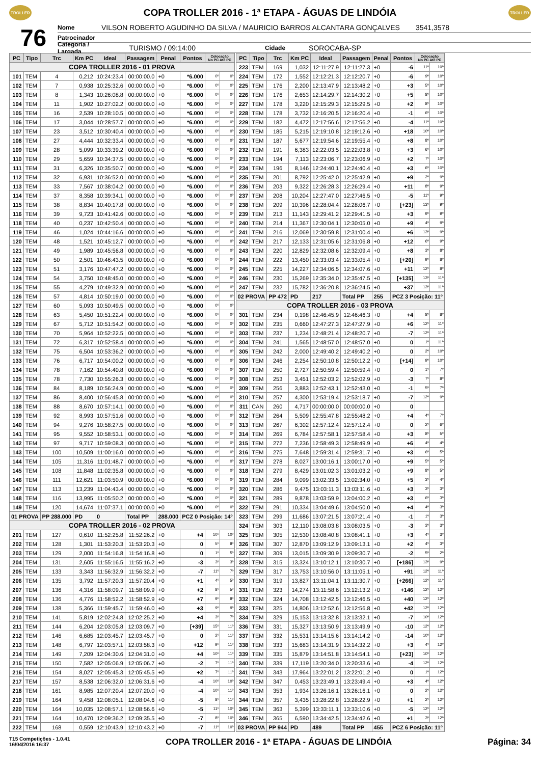TROLLER
COPA TROLLER 2016 - 1ª ETAPA - ÁGUAS DE LINDÓIA
TROLLER
76
Nome VILSON ROBERTO AGUDINHO DA SILVA / MAURICIO BARROS ALCANTARA GONÇALVES 3541,3578
Patrocinador
Categoria / Largada TURISMO / 09:14:00 Cidade SOROCABA-SP
| PC | Tipo | Trc | Km PC | Ideal | Passagem | Penal | Pontos | Colocação No PC Até PC | |
| --- | --- | --- | --- | --- | --- | --- | --- | --- | --- |
| COPA TROLLER 2016 - 01 PROVA | | | | | | | | | |
| 101 | TEM | 4 | 0,212 | 10:24:23.4 | 00:00:00.0 | +0 | *6.000 | 0º | 0º |
| 102 | TEM | 7 | 0,938 | 10:25:32.6 | 00:00:00.0 | +0 | *6.000 | 0º | 0º |
| 103 | TEM | 8 | 1,343 | 10:26:08.8 | 00:00:00.0 | +0 | *6.000 | 0º | 0º |
| 104 | TEM | 11 | 1,902 | 10:27:02.2 | 00:00:00.0 | +0 | *6.000 | 0º | 0º |
| 105 | TEM | 16 | 2,539 | 10:28:10.5 | 00:00:00.0 | +0 | *6.000 | 0º | 0º |
| 106 | TEM | 17 | 3,044 | 10:28:57.7 | 00:00:00.0 | +0 | *6.000 | 0º | 0º |
| 107 | TEM | 23 | 3,512 | 10:30:40.4 | 00:00:00.0 | +0 | *6.000 | 0º | 0º |
| 108 | TEM | 27 | 4,444 | 10:32:33.4 | 00:00:00.0 | +0 | *6.000 | 0º | 0º |
| 109 | TEM | 28 | 5,099 | 10:33:39.2 | 00:00:00.0 | +0 | *6.000 | 0º | 0º |
| 110 | TEM | 29 | 5,659 | 10:34:37.5 | 00:00:00.0 | +0 | *6.000 | 0º | 0º |
| 111 | TEM | 31 | 6,326 | 10:35:50.7 | 00:00:00.0 | +0 | *6.000 | 0º | 0º |
| 112 | TEM | 32 | 6,931 | 10:36:52.0 | 00:00:00.0 | +0 | *6.000 | 0º | 0º |
| 113 | TEM | 33 | 7,567 | 10:38:04.2 | 00:00:00.0 | +0 | *6.000 | 0º | 0º |
| 114 | TEM | 37 | 8,358 | 10:39:34.1 | 00:00:00.0 | +0 | *6.000 | 0º | 0º |
| 115 | TEM | 38 | 8,834 | 10:40:17.8 | 00:00:00.0 | +0 | *6.000 | 0º | 0º |
| 116 | TEM | 39 | 9,723 | 10:41:42.6 | 00:00:00.0 | +0 | *6.000 | 0º | 0º |
| 118 | TEM | 40 | 0,237 | 10:42:50.4 | 00:00:00.0 | +0 | *6.000 | 0º | 0º |
| 119 | TEM | 46 | 1,024 | 10:44:16.6 | 00:00:00.0 | +0 | *6.000 | 0º | 0º |
| 120 | TEM | 48 | 1,521 | 10:45:12.7 | 00:00:00.0 | +0 | *6.000 | 0º | 0º |
| 121 | TEM | 49 | 1,989 | 10:45:56.8 | 00:00:00.0 | +0 | *6.000 | 0º | 0º |
| 122 | TEM | 50 | 2,501 | 10:46:43.5 | 00:00:00.0 | +0 | *6.000 | 0º | 0º |
| 123 | TEM | 51 | 3,176 | 10:47:47.2 | 00:00:00.0 | +0 | *6.000 | 0º | 0º |
| 124 | TEM | 54 | 3,750 | 10:48:45.0 | 00:00:00.0 | +0 | *6.000 | 0º | 0º |
| 125 | TEM | 55 | 4,279 | 10:49:32.9 | 00:00:00.0 | +0 | *6.000 | 0º | 0º |
| 126 | TEM | 57 | 4,814 | 10:50:19.0 | 00:00:00.0 | +0 | *6.000 | 0º | 0º |
| 127 | TEM | 60 | 5,093 | 10:50:49.5 | 00:00:00.0 | +0 | *6.000 | 0º | 0º |
| 128 | TEM | 63 | 5,450 | 10:51:22.4 | 00:00:00.0 | +0 | *6.000 | 0º | 0º |
| 129 | TEM | 67 | 5,712 | 10:51:54.2 | 00:00:00.0 | +0 | *6.000 | 0º | 0º |
| 130 | TEM | 70 | 5,964 | 10:52:22.5 | 00:00:00.0 | +0 | *6.000 | 0º | 0º |
| 131 | TEM | 72 | 6,317 | 10:52:58.4 | 00:00:00.0 | +0 | *6.000 | 0º | 0º |
| 132 | TEM | 75 | 6,504 | 10:53:36.2 | 00:00:00.0 | +0 | *6.000 | 0º | 0º |
| 133 | TEM | 76 | 6,717 | 10:54:00.2 | 00:00:00.0 | +0 | *6.000 | 0º | 0º |
| 134 | TEM | 78 | 7,162 | 10:54:40.8 | 00:00:00.0 | +0 | *6.000 | 0º | 0º |
| 135 | TEM | 78 | 7,730 | 10:55:26.3 | 00:00:00.0 | +0 | *6.000 | 0º | 0º |
| 136 | TEM | 84 | 8,189 | 10:56:24.9 | 00:00:00.0 | +0 | *6.000 | 0º | 0º |
| 137 | TEM | 86 | 8,400 | 10:56:45.8 | 00:00:00.0 | +0 | *6.000 | 0º | 0º |
| 138 | TEM | 88 | 8,670 | 10:57:14.1 | 00:00:00.0 | +0 | *6.000 | 0º | 0º |
| 139 | TEM | 92 | 8,993 | 10:57:51.6 | 00:00:00.0 | +0 | *6.000 | 0º | 0º |
| 140 | TEM | 94 | 9,276 | 10:58:27.5 | 00:00:00.0 | +0 | *6.000 | 0º | 0º |
| 141 | TEM | 95 | 9,552 | 10:58:53.1 | 00:00:00.0 | +0 | *6.000 | 0º | 0º |
| 142 | TEM | 97 | 9,717 | 10:59:08.3 | 00:00:00.0 | +0 | *6.000 | 0º | 0º |
| 143 | TEM | 100 | 10,509 | 11:00:16.0 | 00:00:00.0 | +0 | *6.000 | 0º | 0º |
| 144 | TEM | 105 | 11,316 | 11:01:48.7 | 00:00:00.0 | +0 | *6.000 | 0º | 0º |
| 145 | TEM | 108 | 11,848 | 11:02:35.8 | 00:00:00.0 | +0 | *6.000 | 0º | 0º |
| 146 | TEM | 111 | 12,621 | 11:03:50.9 | 00:00:00.0 | +0 | *6.000 | 0º | 0º |
| 147 | TEM | 113 | 13,239 | 11:04:43.4 | 00:00:00.0 | +0 | *6.000 | 0º | 0º |
| 148 | TEM | 116 | 13,995 | 11:05:50.2 | 00:00:00.0 | +0 | *6.000 | 0º | 0º |
| 149 | TEM | 120 | 14,674 | 11:07:37.1 | 00:00:00.0 | +0 | *6.000 | 0º | 0º |
| 01 PROVA | | PP 288.000 | PD | 0 | Total PP | 288.000 | PCZ 0 Posição: 14º | | |
| COPA TROLLER 2016 - 02 PROVA | | | | | | | | | |
| 201 | TEM | 127 | 0,610 | 11:52:25.8 | 11:52:26.2 | +0 | +4 | 10º | 10º |
| 202 | TEM | 128 | 1,301 | 11:53:20.3 | 11:53:20.3 | +0 | 0 | 5º | 8º |
| 203 | TEM | 129 | 2,000 | 11:54:16.8 | 11:54:16.8 | +0 | 0 | 1º | 5º |
| 204 | TEM | 131 | 2,605 | 11:55:16.5 | 11:55:16.2 | +0 | -3 | 3º | 3º |
| 205 | TEM | 133 | 3,343 | 11:56:32.9 | 11:56:32.2 | +0 | -7 | 11º | 7º |
| 206 | TEM | 135 | 3,792 | 11:57:20.3 | 11:57:20.4 | +0 | +1 | 4º | 5º |
| 207 | TEM | 136 | 4,316 | 11:58:09.7 | 11:58:09.9 | +0 | +2 | 8º | 5º |
| 208 | TEM | 136 | 4,776 | 11:58:52.2 | 11:58:52.9 | +0 | +7 | 9º | 8º |
| 209 | TEM | 138 | 5,366 | 11:59:45.7 | 11:59:46.0 | +0 | +3 | 9º | 9º |
| 210 | TEM | 141 | 5,819 | 12:02:24.8 | 12:02:25.2 | +0 | +4 | 3º | 7º |
| 211 | TEM | 144 | 6,204 | 12:03:05.8 | 12:03:09.7 | +0 | [+39] | 15º | 11º |
| 212 | TEM | 146 | 6,685 | 12:03:45.7 | 12:03:45.7 | +0 | 0 | 2º | 11º |
| 213 | TEM | 148 | 6,797 | 12:03:57.1 | 12:03:58.3 | +0 | +12 | 9º | 11º |
| 214 | TEM | 149 | 7,209 | 12:04:30.6 | 12:04:31.0 | +0 | +4 | 10º | 11º |
| 215 | TEM | 150 | 7,582 | 12:05:06.9 | 12:05:06.7 | +0 | -2 | 7º | 11º |
| 216 | TEM | 154 | 8,027 | 12:05:45.3 | 12:05:45.5 | +0 | +2 | 7º | 11º |
| 217 | TEM | 157 | 8,538 | 12:06:32.0 | 12:06:31.6 | +0 | -4 | 10º | 10º |
| 218 | TEM | 161 | 8,985 | 12:07:20.4 | 12:07:20.0 | +0 | -4 | 10º | 11º |
| 219 | TEM | 164 | 9,458 | 12:08:05.1 | 12:08:04.6 | +0 | -5 | 8º | 11º |
| 220 | TEM | 164 | 10,035 | 12:08:57.1 | 12:08:56.6 | +0 | -5 | 11º | 10º |
| 221 | TEM | 164 | 10,470 | 12:09:36.2 | 12:09:35.5 | +0 | -7 | 8º | 10º |
| 222 | TEM | 168 | 0,559 | 12:10:43.9 | 12:10:43.2 | +0 | -7 | 11º | 10º |
| PC | Tipo | Trc | Km PC | Ideal | Passagem | Penal | Pontos | Colocação No PC Até PC | |
| --- | --- | --- | --- | --- | --- | --- | --- | --- | --- |
| 223 | TEM | 169 | 1,032 | 12:11:27.9 | 12:11:27.3 | +0 | -6 | 11º | 10º |
| 224 | TEM | 172 | 1,552 | 12:12:21.3 | 12:12:20.7 | +0 | -6 | 9º | 10º |
| 225 | TEM | 176 | 2,200 | 12:13:47.9 | 12:13:48.2 | +0 | +3 | 5º | 10º |
| 226 | TEM | 176 | 2,653 | 12:14:29.7 | 12:14:30.2 | +0 | +5 | 8º | 10º |
| 227 | TEM | 178 | 3,220 | 12:15:29.3 | 12:15:29.5 | +0 | +2 | 8º | 10º |
| 228 | TEM | 178 | 3,732 | 12:16:20.5 | 12:16:20.4 | +0 | -1 | 6º | 10º |
| 229 | TEM | 182 | 4,472 | 12:17:56.6 | 12:17:56.2 | +0 | -4 | 11º | 10º |
| 230 | TEM | 185 | 5,215 | 12:19:10.8 | 12:19:12.6 | +0 | +18 | 10º | 10º |
| 231 | TEM | 187 | 5,677 | 12:19:54.6 | 12:19:55.4 | +0 | +8 | 8º | 10º |
| 232 | TEM | 191 | 6,383 | 12:22:03.5 | 12:22:03.8 | +0 | +3 | 6º | 10º |
| 233 | TEM | 194 | 7,113 | 12:23:06.7 | 12:23:06.9 | +0 | +2 | 7º | 10º |
| 234 | TEM | 196 | 8,146 | 12:24:40.1 | 12:24:40.4 | +0 | +3 | 6º | 10º |
| 235 | TEM | 201 | 8,792 | 12:25:42.0 | 12:25:42.9 | +0 | +9 | 2º | 9º |
| 236 | TEM | 203 | 9,322 | 12:26:28.3 | 12:26:29.4 | +0 | +11 | 8º | 9º |
| 237 | TEM | 208 | 10,204 | 12:27:47.0 | 12:27:46.5 | +0 | -5 | 11º | 9º |
| 238 | TEM | 209 | 10,396 | 12:28:04.4 | 12:28:06.7 | +0 | [+23] | 13º | 9º |
| 239 | TEM | 213 | 11,143 | 12:29:41.2 | 12:29:41.5 | +0 | +3 | 9º | 9º |
| 240 | TEM | 214 | 11,367 | 12:30:04.1 | 12:30:05.0 | +0 | +9 | 4º | 9º |
| 241 | TEM | 216 | 12,069 | 12:30:59.8 | 12:31:00.4 | +0 | +6 | 13º | 9º |
| 242 | TEM | 217 | 12,133 | 12:31:05.6 | 12:31:06.8 | +0 | +12 | 6º | 9º |
| 243 | TEM | 220 | 12,829 | 12:32:08.6 | 12:32:09.4 | +0 | +8 | 3º | 8º |
| 244 | TEM | 222 | 13,450 | 12:33:03.4 | 12:33:05.4 | +0 | [+20] | 9º | 8º |
| 245 | TEM | 225 | 14,227 | 12:34:06.5 | 12:34:07.6 | +0 | +11 | 12º | 8º |
| 246 | TEM | 230 | 15,269 | 12:35:34.0 | 12:35:47.5 | +0 | [+135] | 13º | 11º |
| 247 | TEM | 232 | 15,782 | 12:36:20.8 | 12:36:24.5 | +0 | +37 | 13º | 11º |
| 02 PROVA | | PP 472 | PD | 217 | Total PP | 255 | PCZ 3 Posição: 11º | | |
| COPA TROLLER 2016 - 03 PROVA | | | | | | | | | |
| 301 | TEM | 234 | 0,198 | 12:46:45.9 | 12:46:46.3 | +0 | +4 | 8º | 8º |
| 302 | TEM | 235 | 0,660 | 12:47:27.3 | 12:47:27.9 | +0 | +6 | 12º | 11º |
| 303 | TEM | 237 | 1,234 | 12:48:21.4 | 12:48:20.7 | +0 | -7 | 12º | 11º |
| 304 | TEM | 241 | 1,565 | 12:48:57.0 | 12:48:57.0 | +0 | 0 | 1º | 11º |
| 305 | TEM | 242 | 2,000 | 12:49:40.2 | 12:49:40.2 | +0 | 0 | 2º | 10º |
| 306 | TEM | 246 | 2,254 | 12:50:10.8 | 12:50:12.2 | +0 | [+14] | 9º | 10º |
| 307 | TEM | 250 | 2,727 | 12:50:59.4 | 12:50:59.4 | +0 | 0 | 1º | 7º |
| 308 | TEM | 253 | 3,451 | 12:52:03.2 | 12:52:02.9 | +0 | -3 | 7º | 8º |
| 309 | TEM | 256 | 3,883 | 12:52:43.1 | 12:52:43.0 | +0 | -1 | 5º | 7º |
| 310 | TEM | 257 | 4,300 | 12:53:19.4 | 12:53:18.7 | +0 | -7 | 12º | 9º |
| 311 | CAN | 260 | 4,717 | 00:00:00.0 | 00:00:00.0 | +0 | 0 | | |
| 312 | TEM | 264 | 5,509 | 12:55:47.8 | 12:55:48.2 | +0 | +4 | 4º | 7º |
| 313 | TEM | 267 | 6,302 | 12:57:12.4 | 12:57:12.4 | +0 | 0 | 2º | 6º |
| 314 | TEM | 269 | 6,784 | 12:57:58.1 | 12:57:58.4 | +0 | +3 | 8º | 5º |
| 315 | TEM | 272 | 7,236 | 12:58:49.3 | 12:58:49.9 | +0 | +6 | 4º | 4º |
| 316 | TEM | 275 | 7,648 | 12:59:31.4 | 12:59:31.7 | +0 | +3 | 6º | 5º |
| 317 | TEM | 278 | 8,027 | 13:00:16.1 | 13:00:17.0 | +0 | +9 | 5º | 5º |
| 318 | TEM | 279 | 8,429 | 13:01:02.3 | 13:01:03.2 | +0 | +9 | 8º | 5º |
| 319 | TEM | 284 | 9,099 | 13:02:33.5 | 13:02:34.0 | +0 | +5 | 3º | 4º |
| 320 | TEM | 286 | 9,475 | 13:03:11.3 | 13:03:11.6 | +0 | +3 | 3º | 3º |
| 321 | TEM | 289 | 9,878 | 13:03:59.9 | 13:04:00.2 | +0 | +3 | 6º | 3º |
| 322 | TEM | 291 | 10,334 | 13:04:49.6 | 13:04:50.0 | +0 | +4 | 4º | 3º |
| 323 | TEM | 299 | 11,686 | 13:07:21.5 | 13:07:21.4 | +0 | -1 | 1º | 3º |
| 324 | TEM | 303 | 12,110 | 13:08:03.8 | 13:08:03.5 | +0 | -3 | 3º | 3º |
| 325 | TEM | 305 | 12,530 | 13:08:40.8 | 13:08:41.1 | +0 | +3 | 4º | 3º |
| 326 | TEM | 307 | 12,870 | 13:09:12.9 | 13:09:13.1 | +0 | +2 | 4º | 3º |
| 327 | TEM | 309 | 13,015 | 13:09:30.9 | 13:09:30.7 | +0 | -2 | 5º | 2º |
| 328 | TEM | 315 | 13,324 | 13:10:12.1 | 13:10:30.7 | +0 | [+186] | 13º | 9º |
| 329 | TEM | 317 | 13,753 | 13:10:56.0 | 13:11:05.1 | +0 | +91 | 12º | 11º |
| 330 | TEM | 319 | 13,827 | 13:11:04.1 | 13:11:30.7 | +0 | [+266] | 12º | 11º |
| 331 | TEM | 323 | 14,274 | 13:11:58.6 | 13:12:13.2 | +0 | +146 | 12º | 12º |
| 332 | TEM | 324 | 14,708 | 13:12:42.5 | 13:12:46.5 | +0 | +40 | 12º | 12º |
| 333 | TEM | 325 | 14,806 | 13:12:52.6 | 13:12:56.8 | +0 | +42 | 12º | 12º |
| 334 | TEM | 329 | 15,153 | 13:13:32.8 | 13:13:32.1 | +0 | -7 | 10º | 12º |
| 336 | TEM | 331 | 15,327 | 13:13:50.9 | 13:13:49.9 | +0 | -10 | 12º | 12º |
| 337 | TEM | 332 | 15,531 | 13:14:15.6 | 13:14:14.2 | +0 | -14 | 10º | 12º |
| 338 | TEM | 333 | 15,683 | 13:14:31.9 | 13:14:32.2 | +0 | +3 | 4º | 12º |
| 339 | TEM | 335 | 15,879 | 13:14:51.8 | 13:14:54.1 | +0 | [+23] | 10º | 12º |
| 340 | TEM | 339 | 17,119 | 13:20:34.0 | 13:20:33.6 | +0 | -4 | 12º | 12º |
| 341 | TEM | 343 | 17,964 | 13:22:01.2 | 13:22:01.2 | +0 | 0 | 1º | 12º |
| 342 | TEM | 347 | 0,453 | 13:23:49.1 | 13:23:49.4 | +0 | +3 | 4º | 12º |
| 343 | TEM | 353 | 1,934 | 13:26:16.1 | 13:26:16.1 | +0 | 0 | 2º | 12º |
| 344 | TEM | 357 | 3,435 | 13:28:22.8 | 13:28:22.9 | +0 | +1 | 2º | 12º |
| 345 | TEM | 363 | 5,399 | 13:33:11.1 | 13:33:10.6 | +0 | -5 | 12º | 12º |
| 346 | TEM | 365 | 6,590 | 13:34:42.5 | 13:34:42.6 | +0 | +1 | 3º | 12º |
| 03 PROVA | | PP 944 | PD | 489 | Total PP | 455 | PCZ 6 Posição: 11º | | |
T15 Competições - 1.0.41
16/04/2016 16:37
COPA TROLLER 2016 - 1ª ETAPA - ÁGUAS DE LINDÓIA
Página: 34